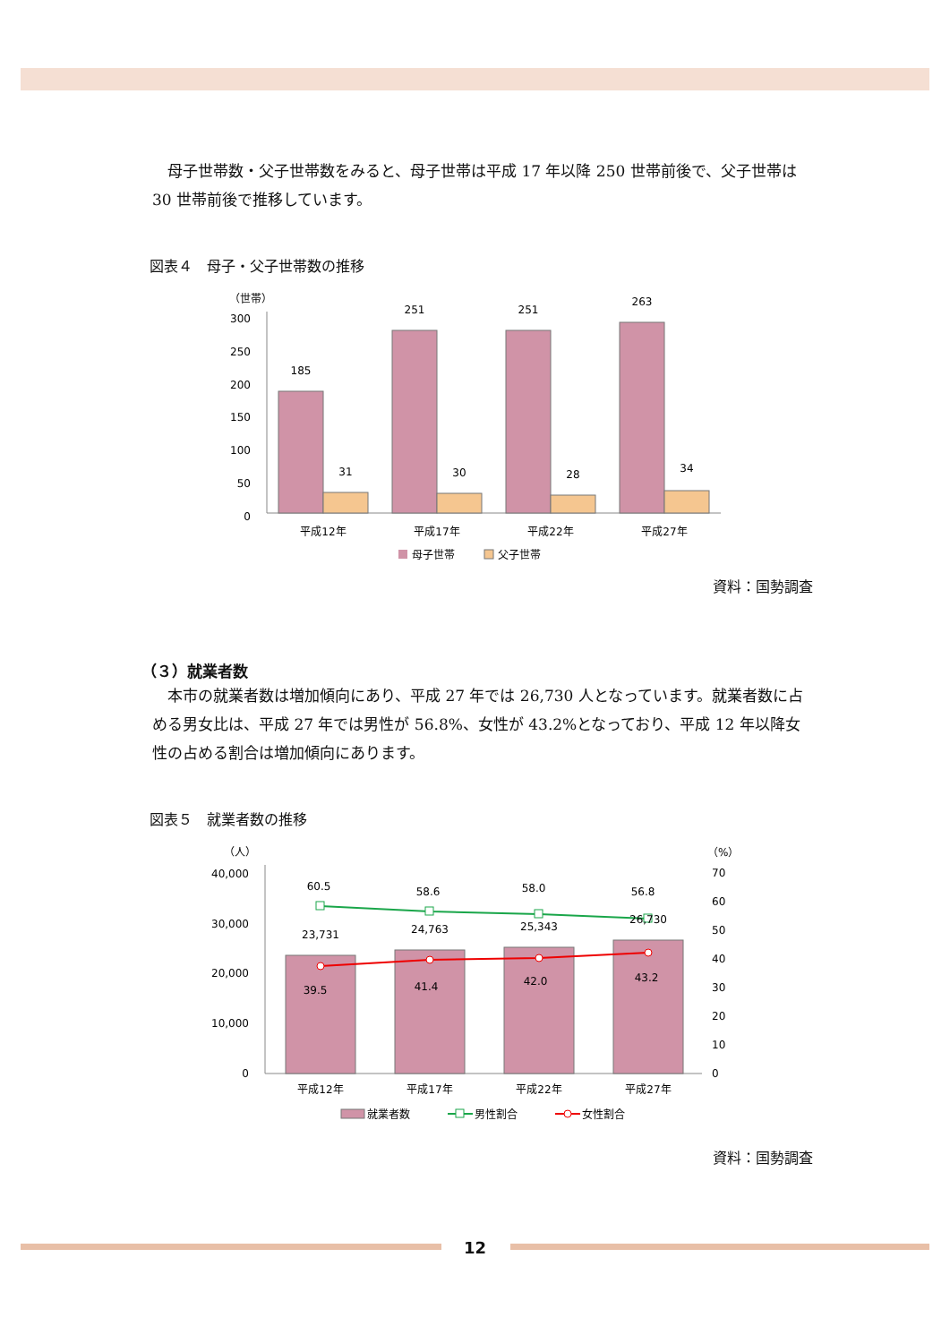母子世帯数・父子世帯数をみると、母子世帯は平成 17 年以降 250 世帯前後で、父子世帯は 30 世帯前後で推移しています。
図表４　母子・父子世帯数の推移
（世帯）
300
250
200
150
100
50
0
185
251
251
263
31
30
28
34
平成12年
平成17年
平成22年
平成27年
母子世帯
父子世帯
資料：国勢調査
（３）就業者数
本市の就業者数は増加傾向にあり、平成 27 年では 26,730 人となっています。就業者数に占める男女比は、平成 27 年では男性が 56.8%、女性が 43.2%となっており、平成 12 年以降女性の占める割合は増加傾向にあります。
図表５　就業者数の推移
（人）
（%）
40,000
30,000
20,000
10,000
0
70
60
50
40
30
20
10
0
60.5
58.6
58.0
56.8
23,731
24,763
25,343
26,730
39.5
41.4
42.0
43.2
平成12年
平成17年
平成22年
平成27年
就業者数
男性割合
女性割合
資料：国勢調査
12